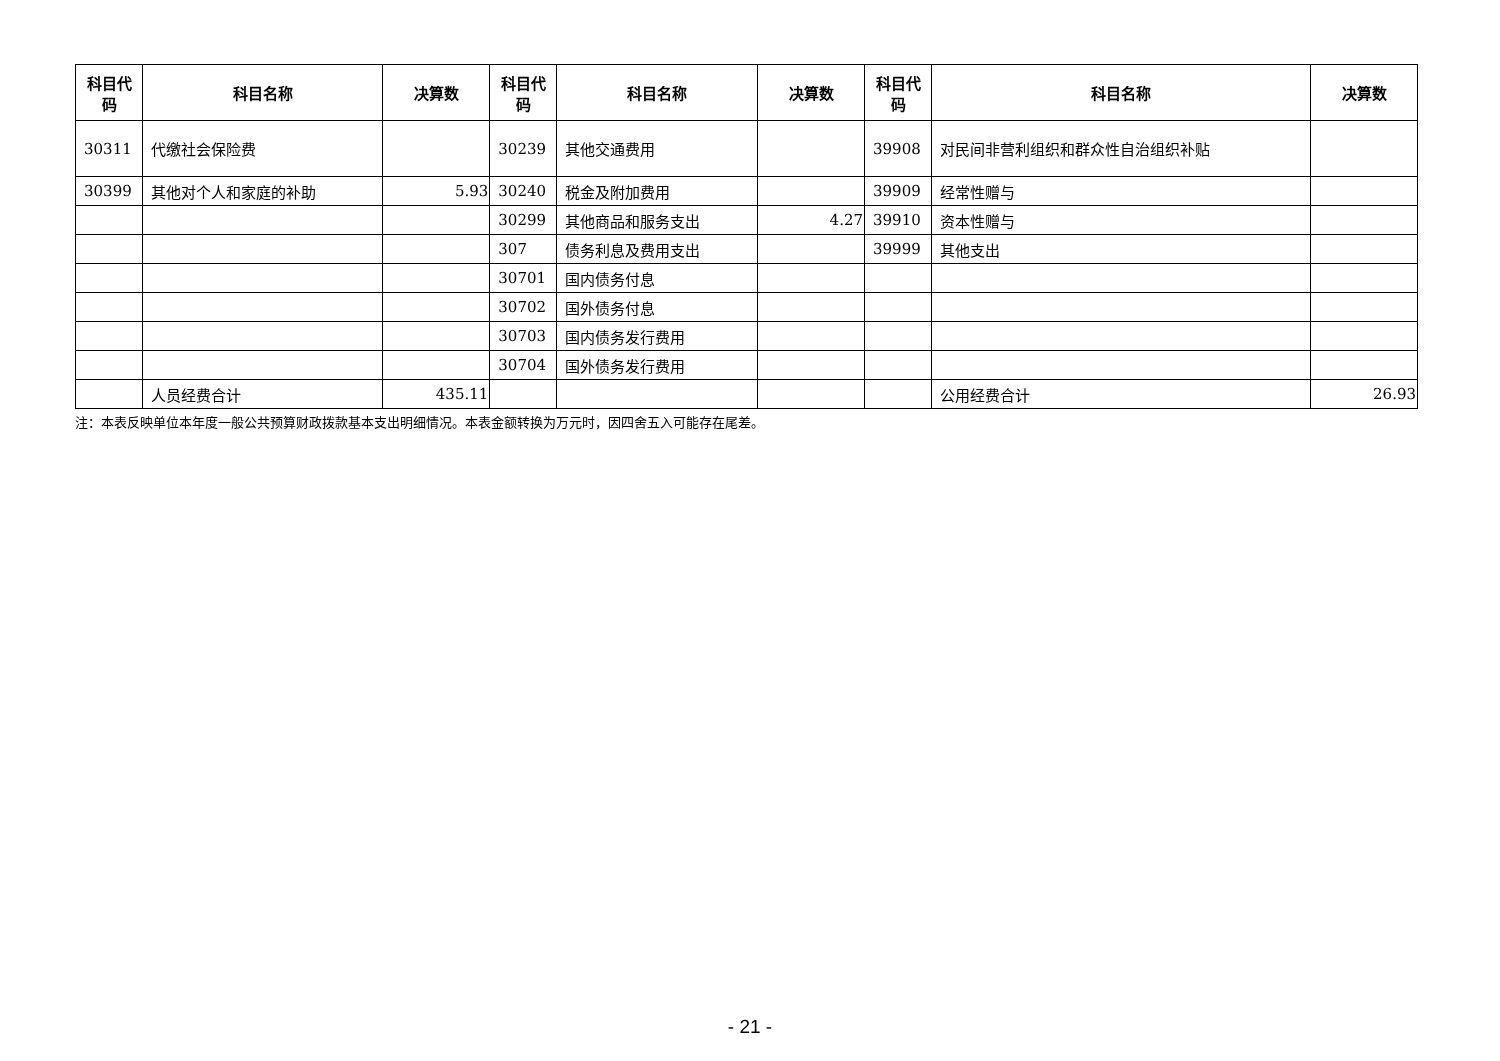| 科目代码 | 科目名称 | 决算数 | 科目代码 | 科目名称 | 决算数 | 科目代码 | 科目名称 | 决算数 |
| --- | --- | --- | --- | --- | --- | --- | --- | --- |
| 30311 | 代缴社会保险费 | | 30239 | 其他交通费用 | | 39908 | 对民间非营利组织和群众性自治组织补贴 | |
| 30399 | 其他对个人和家庭的补助 | 5.93 | 30240 | 税金及附加费用 | | 39909 | 经常性赠与 | |
| | | | 30299 | 其他商品和服务支出 | 4.27 | 39910 | 资本性赠与 | |
| | | | 307 | 债务利息及费用支出 | | 39999 | 其他支出 | |
| | | | 30701 | 国内债务付息 | | | | |
| | | | 30702 | 国外债务付息 | | | | |
| | | | 30703 | 国内债务发行费用 | | | | |
| | | | 30704 | 国外债务发行费用 | | | | |
| | 人员经费合计 | 435.11 | | | | | 公用经费合计 | 26.93 |
注：本表反映单位本年度一般公共预算财政拨款基本支出明细情况。本表金额转换为万元时，因四舍五入可能存在尾差。
- 21 -